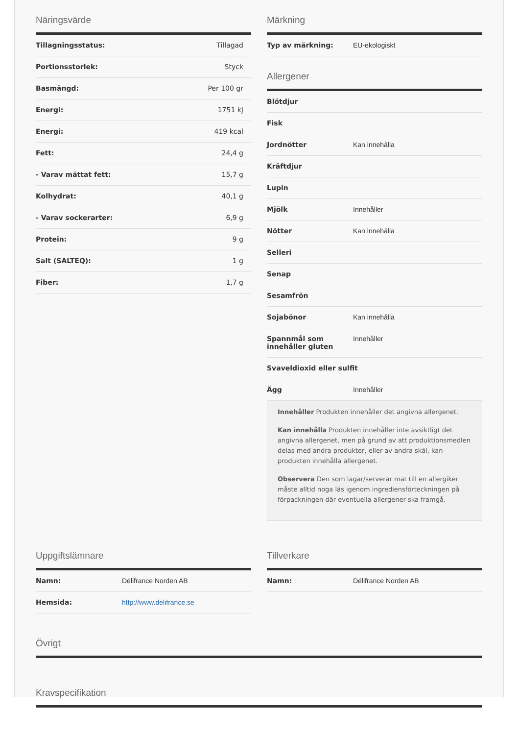Näringsvärde
| Tillagningsstatus: | Tillagad |
| Portionsstorlek: | Styck |
| Basmängd: | Per 100 gr |
| Energi: | 1751 kJ |
| Energi: | 419 kcal |
| Fett: | 24,4 g |
| - Varav mättat fett: | 15,7 g |
| Kolhydrat: | 40,1 g |
| - Varav sockerarter: | 6,9 g |
| Protein: | 9 g |
| Salt (SALTEQ): | 1 g |
| Fiber: | 1,7 g |
Märkning
| Typ av märkning: | EU-ekologiskt |
Allergener
| Blötdjur | |
| Fisk | |
| Jordnötter | Kan innehålla |
| Kräftdjur | |
| Lupin | |
| Mjölk | Innehåller |
| Nötter | Kan innehålla |
| Selleri | |
| Senap | |
| Sesamfrön | |
| Sojabönor | Kan innehålla |
| Spannmål som innehåller gluten | Innehåller |
| Svaveldioxid eller sulfit | |
| Ägg | Innehåller |
Innehåller Produkten innehåller det angivna allergenet.
Kan innehålla Produkten innehåller inte avsiktligt det angivna allergenet, men på grund av att produktionsmedlen delas med andra produkter, eller av andra skäl, kan produkten innehålla allergenet.
Observera Den som lagar/serverar mat till en allergiker måste alltid noga läs igenom ingrediensförteckningen på förpackningen där eventuella allergener ska framgå.
Uppgiftslämnare
| Namn: | Délifrance Norden AB |
| Hemsida: | http://www.delifrance.se |
Tillverkare
| Namn: | Délifrance Norden AB |
Övrigt
Kravspecifikation